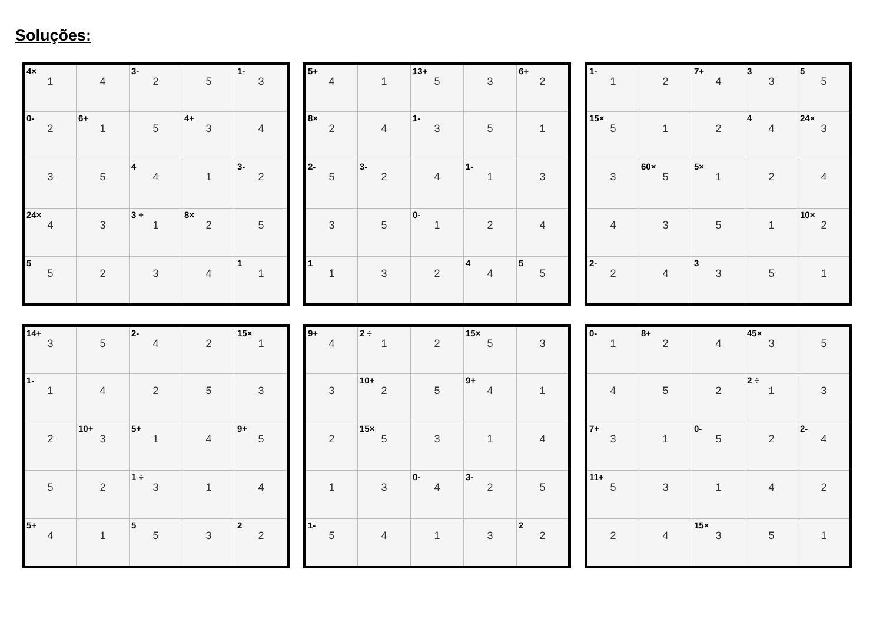Soluções:
| 4× 1 | 4 | 3- 2 | 5 | 1- 3 |
| 0- 2 | 6+ 1 | 5 | 4+ 3 | 4 |
| 3 | 5 | 4 4 | 1 | 3- 2 |
| 24× 4 | 3 | 3 ÷ 1 | 8× 2 | 5 |
| 5 5 | 2 | 3 | 4 | 1 1 |
| 5+ 4 | 1 | 13+ 5 | 3 | 6+ 2 |
| 8× 2 | 4 | 1- 3 | 5 | 1 |
| 2- 5 | 3- 2 | 4 | 1- 1 | 3 |
| 3 | 5 | 0- 1 | 2 | 4 |
| 1 1 | 3 | 2 | 4 4 | 5 5 |
| 1- 1 | 2 | 7+ 4 | 3 3 | 5 5 |
| 15× 5 | 1 | 2 | 4 4 | 24× 3 |
| 3 | 60× 5 | 5× 1 | 2 | 4 |
| 4 | 3 | 5 | 1 | 10× 2 |
| 2- 2 | 4 | 3 3 | 5 | 1 |
| 14+ 3 | 5 | 2- 4 | 2 | 15× 1 |
| 1- 1 | 4 | 2 | 5 | 3 |
| 2 | 10+ 3 | 5+ 1 | 4 | 9+ 5 |
| 5 | 2 | 1 ÷ 3 | 1 | 4 |
| 5+ 4 | 1 | 5 5 | 3 | 2 2 |
| 9+ 4 | 2 ÷ 1 | 2 | 15× 5 | 3 |
| 3 | 10+ 2 | 5 | 9+ 4 | 1 |
| 2 | 15× 5 | 3 | 1 | 4 |
| 1 | 3 | 0- 4 | 3- 2 | 5 |
| 1- 5 | 4 | 1 | 3 | 2 2 |
| 0- 1 | 8+ 2 | 4 | 45× 3 | 5 |
| 4 | 5 | 2 | 2 ÷ 1 | 3 |
| 7+ 3 | 1 | 0- 5 | 2 | 2- 4 |
| 11+ 5 | 3 | 1 | 4 | 2 |
| 2 | 4 | 15× 3 | 5 | 1 |